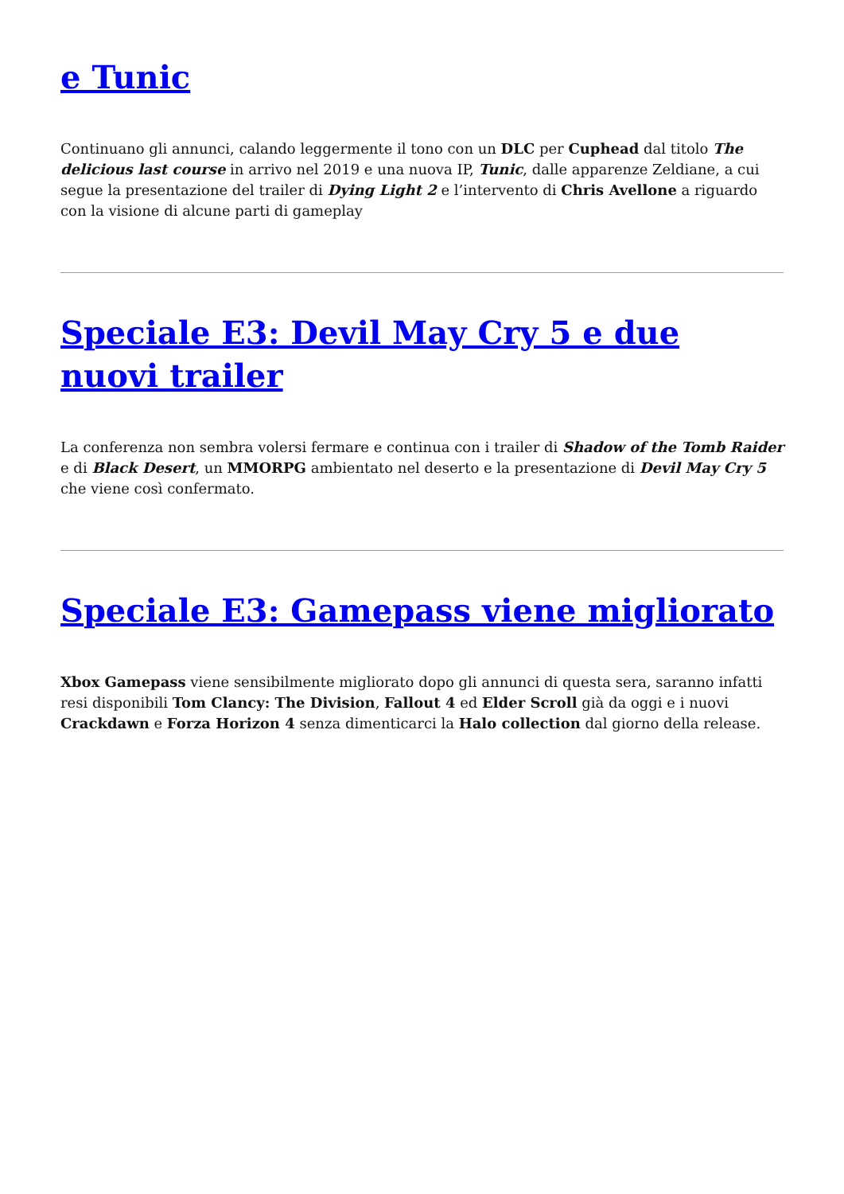e Tunic
Continuano gli annunci, calando leggermente il tono con un DLC per Cuphead dal titolo The delicious last course in arrivo nel 2019 e una nuova IP, Tunic, dalle apparenze Zeldiane, a cui segue la presentazione del trailer di Dying Light 2 e l’intervento di Chris Avellone a riguardo con la visione di alcune parti di gameplay
Speciale E3: Devil May Cry 5 e due nuovi trailer
La conferenza non sembra volersi fermare e continua con i trailer di Shadow of the Tomb Raider e di Black Desert, un MMORPG ambientato nel deserto e la presentazione di Devil May Cry 5 che viene così confermato.
Speciale E3: Gamepass viene migliorato
Xbox Gamepass viene sensibilmente migliorato dopo gli annunci di questa sera, saranno infatti resi disponibili Tom Clancy: The Division, Fallout 4 ed Elder Scroll già da oggi e i nuovi Crackdawn e Forza Horizon 4 senza dimenticarci la Halo collection dal giorno della release.